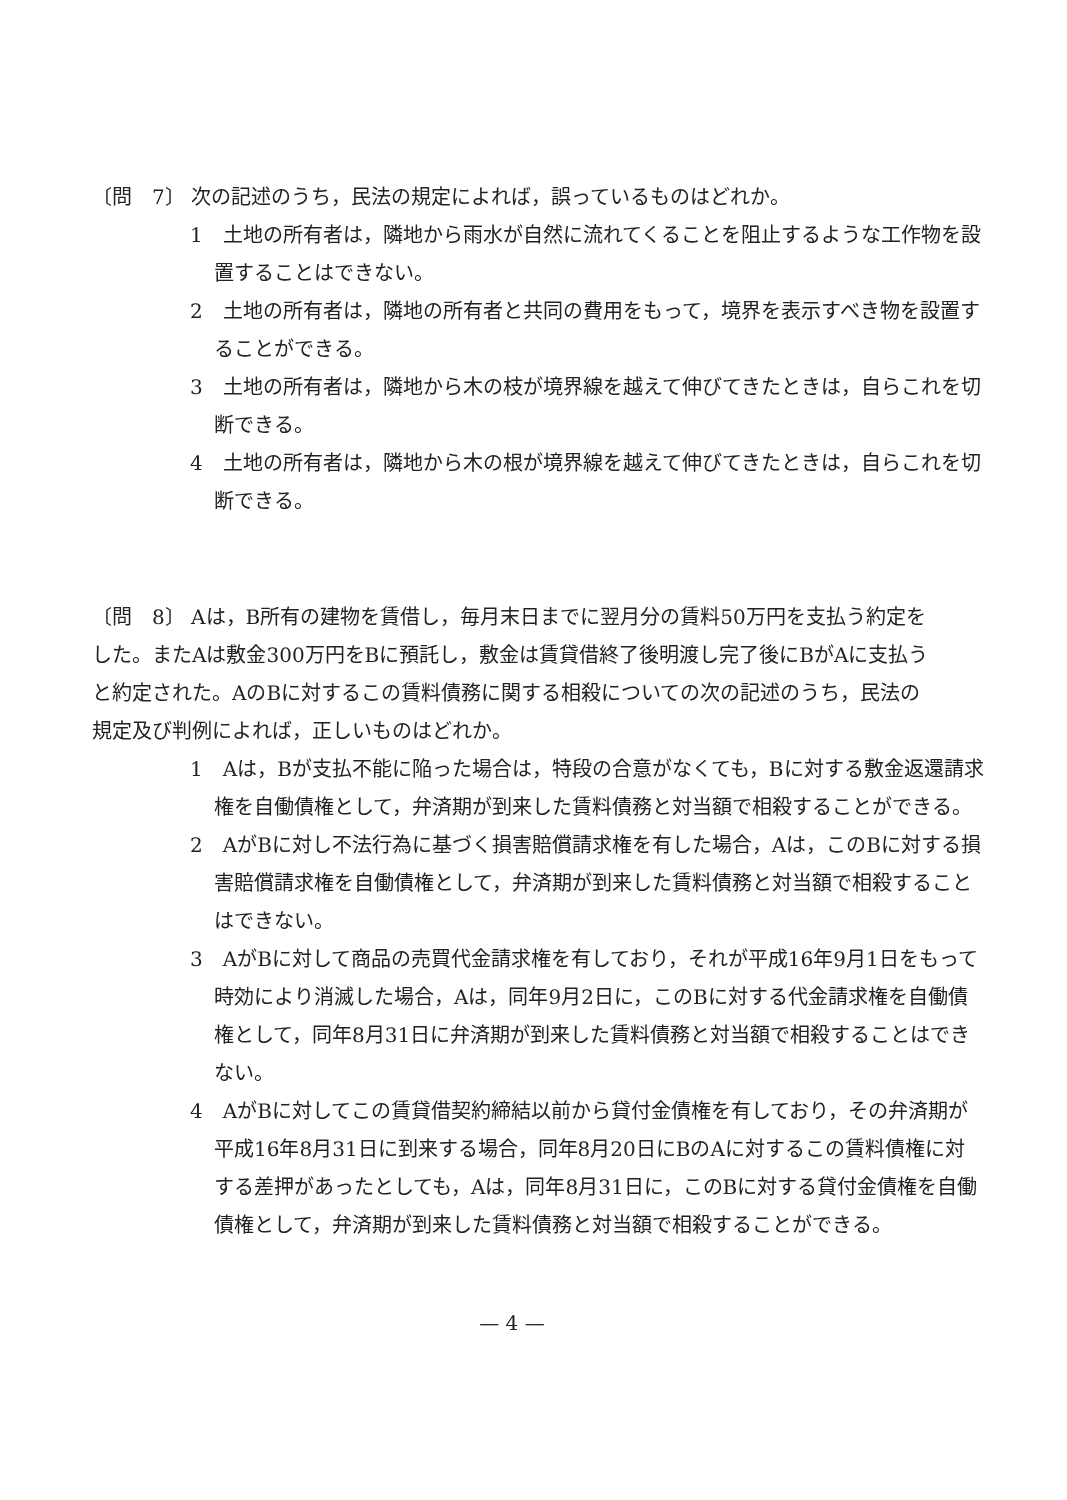〔問　7〕 次の記述のうち，民法の規定によれば，誤っているものはどれか。
1　土地の所有者は，隣地から雨水が自然に流れてくることを阻止するような工作物を設置することはできない。
2　土地の所有者は，隣地の所有者と共同の費用をもって，境界を表示すべき物を設置することができる。
3　土地の所有者は，隣地から木の枝が境界線を越えて伸びてきたときは，自らこれを切断できる。
4　土地の所有者は，隣地から木の根が境界線を越えて伸びてきたときは，自らこれを切断できる。
〔問　8〕 Aは，B所有の建物を賃借し，毎月末日までに翌月分の賃料50万円を支払う約定をした。またAは敷金300万円をBに預託し，敷金は賃貸借終了後明渡し完了後にBがAに支払うと約定された。AのBに対するこの賃料債務に関する相殺についての次の記述のうち，民法の規定及び判例によれば，正しいものはどれか。
1　Aは，Bが支払不能に陥った場合は，特段の合意がなくても，Bに対する敷金返還請求権を自働債権として，弁済期が到来した賃料債務と対当額で相殺することができる。
2　AがBに対し不法行為に基づく損害賠償請求権を有した場合，Aは，このBに対する損害賠償請求権を自働債権として，弁済期が到来した賃料債務と対当額で相殺することはできない。
3　AがBに対して商品の売買代金請求権を有しており，それが平成16年9月1日をもって時効により消滅した場合，Aは，同年9月2日に，このBに対する代金請求権を自働債権として，同年8月31日に弁済期が到来した賃料債務と対当額で相殺することはできない。
4　AがBに対してこの賃貸借契約締結以前から貸付金債権を有しており，その弁済期が平成16年8月31日に到来する場合，同年8月20日にBのAに対するこの賃料債権に対する差押があったとしても，Aは，同年8月31日に，このBに対する貸付金債権を自働債権として，弁済期が到来した賃料債務と対当額で相殺することができる。
— 4 —